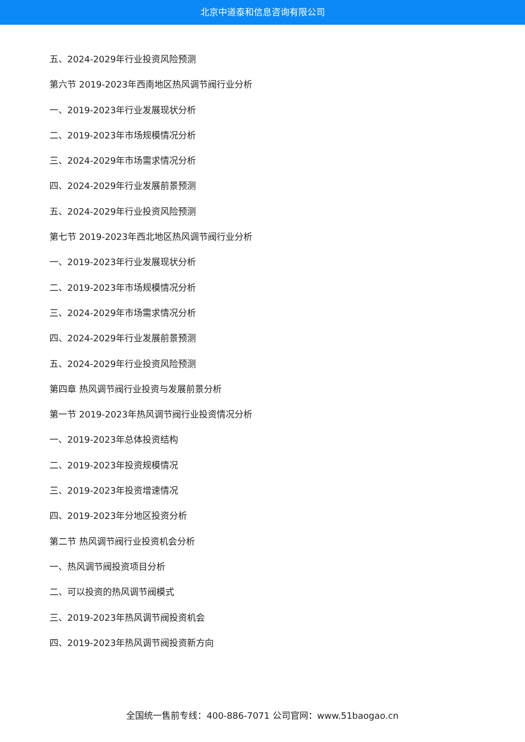北京中道泰和信息咨询有限公司
五、2024-2029年行业投资风险预测
第六节 2019-2023年西南地区热风调节阀行业分析
一、2019-2023年行业发展现状分析
二、2019-2023年市场规模情况分析
三、2024-2029年市场需求情况分析
四、2024-2029年行业发展前景预测
五、2024-2029年行业投资风险预测
第七节 2019-2023年西北地区热风调节阀行业分析
一、2019-2023年行业发展现状分析
二、2019-2023年市场规模情况分析
三、2024-2029年市场需求情况分析
四、2024-2029年行业发展前景预测
五、2024-2029年行业投资风险预测
第四章 热风调节阀行业投资与发展前景分析
第一节 2019-2023年热风调节阀行业投资情况分析
一、2019-2023年总体投资结构
二、2019-2023年投资规模情况
三、2019-2023年投资增速情况
四、2019-2023年分地区投资分析
第二节 热风调节阀行业投资机会分析
一、热风调节阀投资项目分析
二、可以投资的热风调节阀模式
三、2019-2023年热风调节阀投资机会
四、2019-2023年热风调节阀投资新方向
全国统一售前专线：400-886-7071 公司官网：www.51baogao.cn